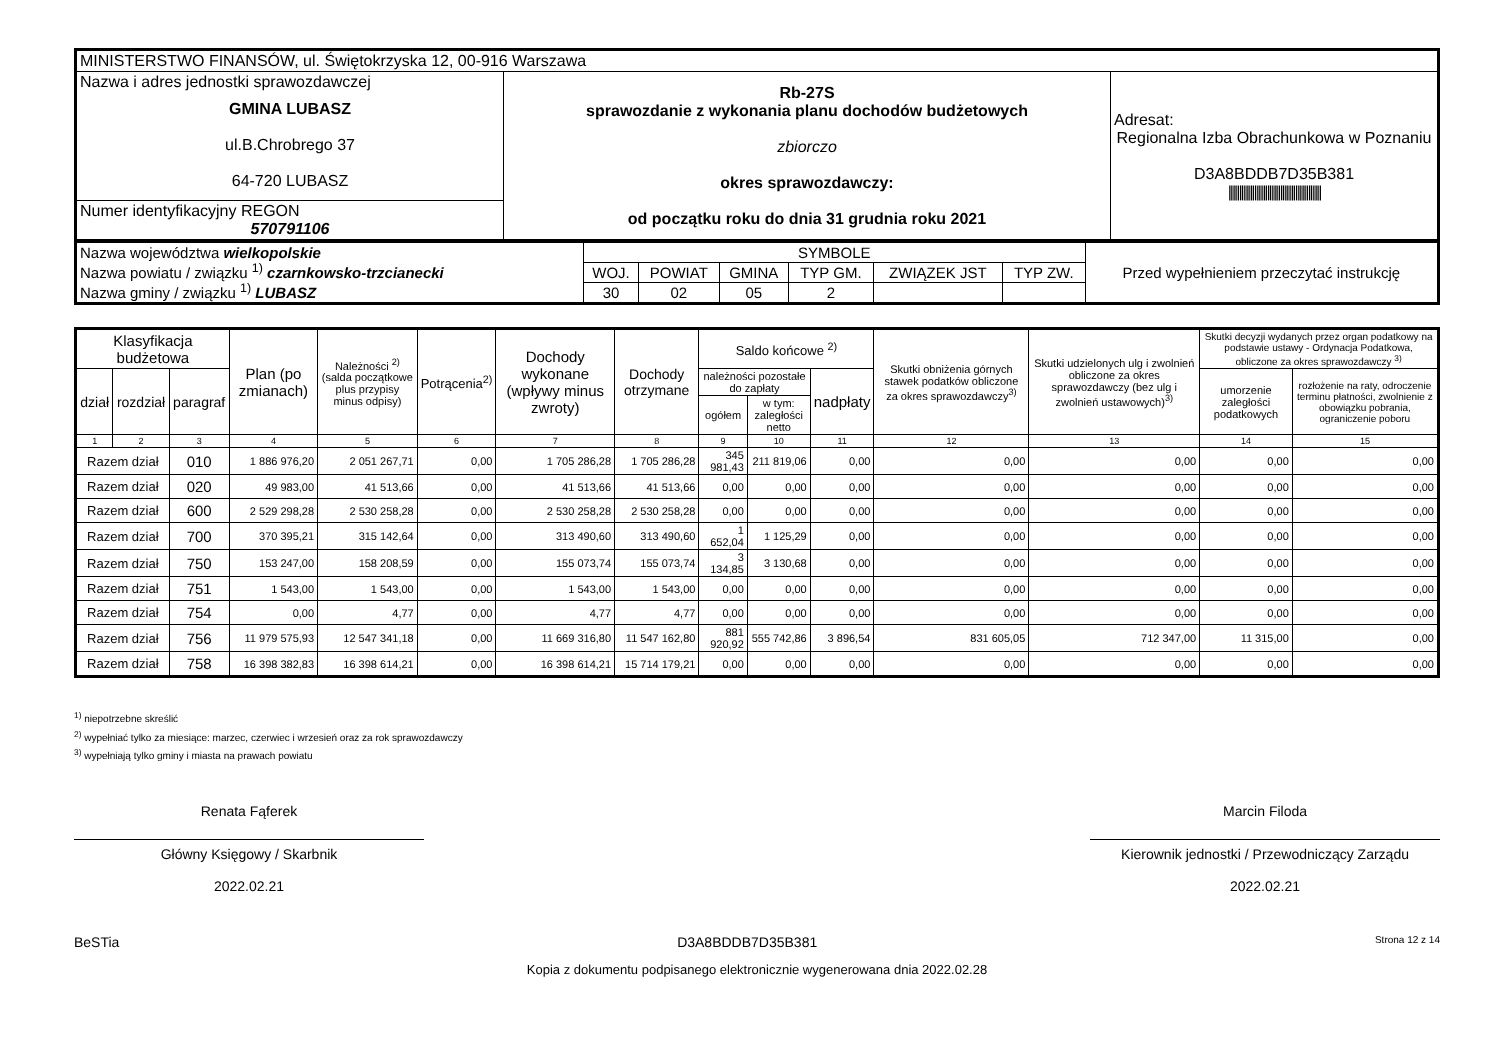| MINISTERSTWO FINANSÓW, ul. Świętokrzyska 12, 00-916 Warszawa | | |
| Nazwa i adres jednostki sprawozdawczej GMINA LUBASZ ul.B.Chrobrego 37 64-720 LUBASZ | Rb-27S sprawozdanie z wykonania planu dochodów budżetowych zbiorczo okres sprawozdawczy: od początku roku do dnia 31 grudnia roku 2021 | Adresat: Regionalna Izba Obrachunkowa w Poznaniu D3A8BDDB7D35B381 /////////////////////////////////////////// |
| Numer identyfikacyjny REGON 570791106 | | |
| Nazwa województwa wielkopolskie Nazwa powiatu / związku <sup>1)</sup> czarnkowsko-trzcianecki Nazwa gminy / związku <sup>1)</sup> LUBASZ | SYMBOLE | | | | | | Przed wypełnieniem przeczytać instrukcję |
| | WOJ. | POWIAT | GMINA | TYP GM. | ZWIĄZEK JST | TYP ZW. | |
| | 30 | 02 | 05 | 2 | | | |
| Klasyfikacja budżetowa | | | Plan (po zmianach) | Należności <sup>2)</sup> (salda początkowe plus przypisy minus odpisy) | Potrącenia<sup>2)</sup> | Dochody wykonane (wpływy minus zwroty) | Dochody otrzymane | Saldo końcowe <sup>2)</sup> | | | Skutki obniżenia górnych stawek podatków obliczone za okres sprawozdawczy<sup>3)</sup> | Skutki udzielonych ulg i zwolnień obliczone za okres sprawozdawczy (bez ulg i zwolnień ustawowych)<sup>3)</sup> | Skutki decyzji wydanych przez organ podatkowy na podstawie ustawy - Ordynacja Podatkowa, obliczone za okres sprawozdawczy <sup>3)</sup> | |
| --- | --- | --- | --- | --- | --- | --- | --- | --- | --- | --- | --- | --- | --- | --- |
| dział | rozdział | paragraf | | | | | | należności pozostałe do zapłaty | | nadpłaty | | | umorzenie zaległości podatkowych | rozłożenie na raty, odroczenie terminu płatności, zwolnienie z obowiązku pobrania, ograniczenie poboru |
| | | | | | | | | ogółem | w tym: zaległości netto | | | | | |
| 1 | 2 | 3 | 4 | 5 | 6 | 7 | 8 | 9 | 10 | 11 | 12 | 13 | 14 | 15 |
| Razem dział | | 010 | 1 886 976,20 | 2 051 267,71 | 0,00 | 1 705 286,28 | 1 705 286,28 | 345 981,43 | 211 819,06 | 0,00 | 0,00 | 0,00 | 0,00 | 0,00 |
| Razem dział | | 020 | 49 983,00 | 41 513,66 | 0,00 | 41 513,66 | 41 513,66 | 0,00 | 0,00 | 0,00 | 0,00 | 0,00 | 0,00 | 0,00 |
| Razem dział | | 600 | 2 529 298,28 | 2 530 258,28 | 0,00 | 2 530 258,28 | 2 530 258,28 | 0,00 | 0,00 | 0,00 | 0,00 | 0,00 | 0,00 | 0,00 |
| Razem dział | | 700 | 370 395,21 | 315 142,64 | 0,00 | 313 490,60 | 313 490,60 | 1 652,04 | 1 125,29 | 0,00 | 0,00 | 0,00 | 0,00 | 0,00 |
| Razem dział | | 750 | 153 247,00 | 158 208,59 | 0,00 | 155 073,74 | 155 073,74 | 3 134,85 | 3 130,68 | 0,00 | 0,00 | 0,00 | 0,00 | 0,00 |
| Razem dział | | 751 | 1 543,00 | 1 543,00 | 0,00 | 1 543,00 | 1 543,00 | 0,00 | 0,00 | 0,00 | 0,00 | 0,00 | 0,00 | 0,00 |
| Razem dział | | 754 | 0,00 | 4,77 | 0,00 | 4,77 | 4,77 | 0,00 | 0,00 | 0,00 | 0,00 | 0,00 | 0,00 | 0,00 |
| Razem dział | | 756 | 11 979 575,93 | 12 547 341,18 | 0,00 | 11 669 316,80 | 11 547 162,80 | 881 920,92 | 555 742,86 | 3 896,54 | 831 605,05 | 712 347,00 | 11 315,00 | 0,00 |
| Razem dział | | 758 | 16 398 382,83 | 16 398 614,21 | 0,00 | 16 398 614,21 | 15 714 179,21 | 0,00 | 0,00 | 0,00 | 0,00 | 0,00 | 0,00 | 0,00 |
<sup>1)</sup> niepotrzebne skreślić
<sup>2)</sup> wypełniać tylko za miesiące: marzec, czerwiec i wrzesień oraz za rok sprawozdawczy
<sup>3)</sup> wypełniają tylko gminy i miasta na prawach powiatu
Renata Fąferek
Główny Księgowy / Skarbnik
2022.02.21
Marcin Filoda
Kierownik jednostki / Przewodniczący Zarządu
2022.02.21
BeSTia D3A8BDDB7D35B381 Strona 12 z 14
Kopia z dokumentu podpisanego elektronicznie wygenerowana dnia 2022.02.28